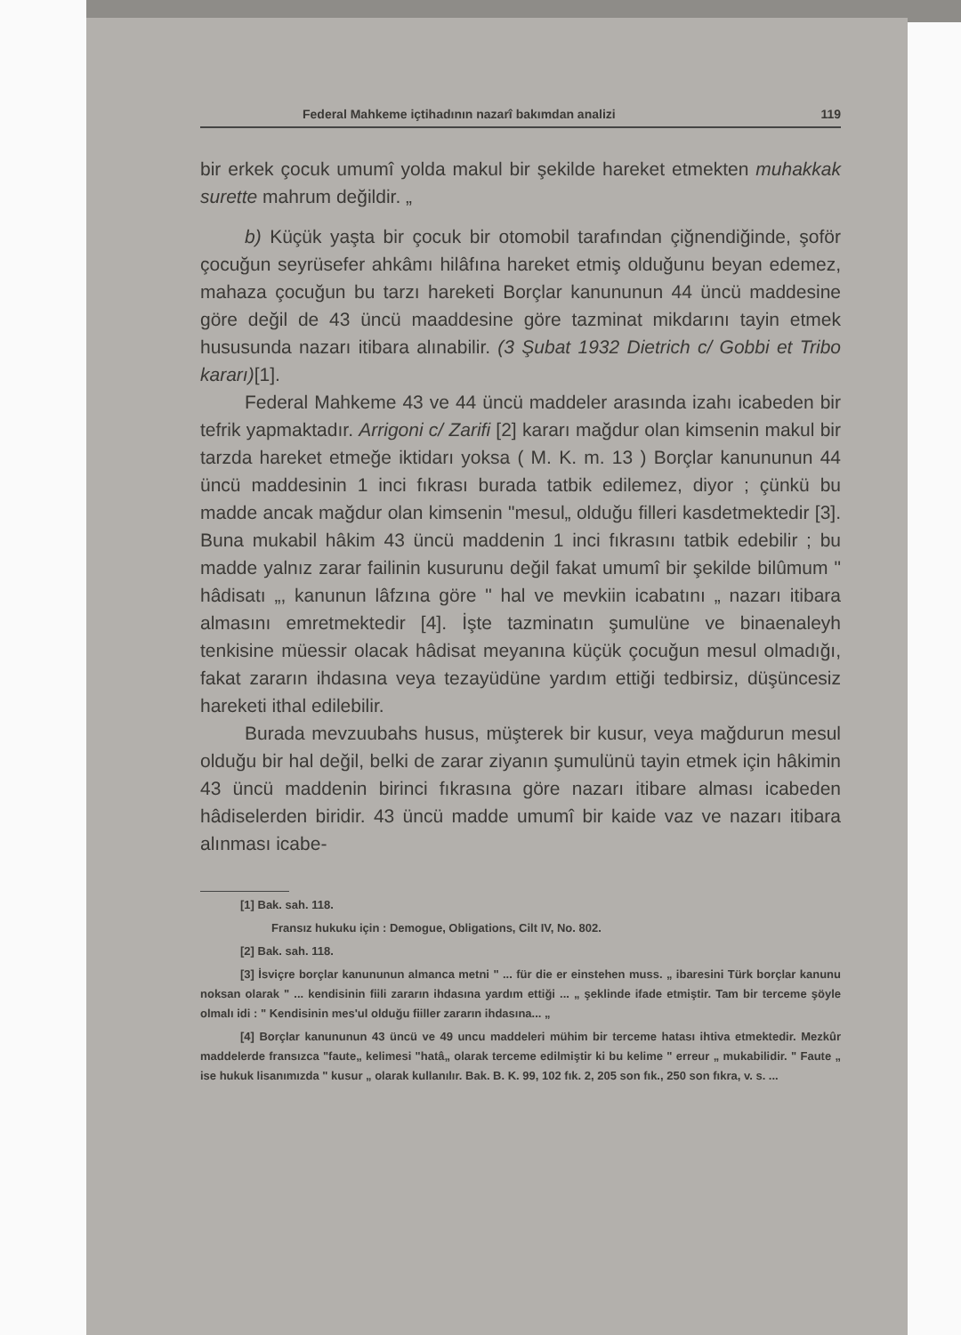Federal Mahkeme içtihadının nazarî bakımdan analizi 119
bir erkek çocuk umumî yolda makul bir şekilde hareket etmekten muhakkak surette mahrum değildir. „
b) Küçük yaşta bir çocuk bir otomobil tarafından çiğnendiğinde, şoför çocuğun seyrüsefer ahkâmı hilâfına hareket etmiş olduğunu beyan edemez, mahaza çocuğun bu tarzı hareketi Borçlar kanununun 44 üncü maddesine göre değil de 43 üncü maaddesine göre tazminat mikdarını tayin etmek hususunda nazarı itibara alınabilir. (3 Şubat 1932 Dietrich c/ Gobbi et Tribo kararı)[1].
Federal Mahkeme 43 ve 44 üncü maddeler arasında izahı icabeden bir tefrik yapmaktadır. Arrigoni c/ Zarifi [2] kararı mağdur olan kimsenin makul bir tarzda hareket etmeğe iktidarı yoksa ( M. K. m. 13 ) Borçlar kanununun 44 üncü maddesinin 1 inci fıkrası burada tatbik edilemez, diyor ; çünkü bu madde ancak mağdur olan kimsenin "mesul„ olduğu filleri kasdetmektedir [3]. Buna mukabil hâkim 43 üncü maddenin 1 inci fıkrasını tatbik edebilir ; bu madde yalnız zarar failinin kusurunu değil fakat umumî bir şekilde bilûmum " hâdisatı „, kanunun lâfzına göre " hal ve mevkiin icabatını „ nazarı itibara almasını emretmektedir [4]. İşte tazminatın şumulüne ve binaenaleyh tenkisine müessir olacak hâdisat meyanına küçük çocuğun mesul olmadığı, fakat zararın ihdasına veya tezayüdüne yardım ettiği tedbirsiz, düşüncesiz hareketi ithal edilebilir.
Burada mevzuubahs husus, müşterek bir kusur, veya mağdurun mesul olduğu bir hal değil, belki de zarar ziyanın şumulünü tayin etmek için hâkimin 43 üncü maddenin birinci fıkrasına göre nazarı itibare alması icabeden hâdiselerden biridir. 43 üncü madde umumî bir kaide vaz ve nazarı itibara alınması icabe-
[1] Bak. sah. 118.
Fransız hukuku için : Demogue, Obligations, Cilt IV, No. 802.
[2] Bak. sah. 118.
[3] İsviçre borçlar kanununun almanca metni " ... für die er einstehen muss. „ ibaresini Türk borçlar kanunu noksan olarak " ... kendisinin fiili zararın ihdasına yardım ettiği ... „ şeklinde ifade etmiştir. Tam bir terceme şöyle olmalı idi : " Kendisinin mes'ul olduğu fiiller zararın ihdasına... „
[4] Borçlar kanununun 43 üncü ve 49 uncu maddeleri mühim bir terceme hatası ihtiva etmektedir. Mezkûr maddelerde fransızca "faute„ kelimesi "hatâ„ olarak terceme edilmiştir ki bu kelime " erreur „ mukabilidir. " Faute „ ise hukuk lisanımızda " kusur „ olarak kullanılır. Bak. B. K. 99, 102 fık. 2, 205 son fık., 250 son fıkra, v. s. ...